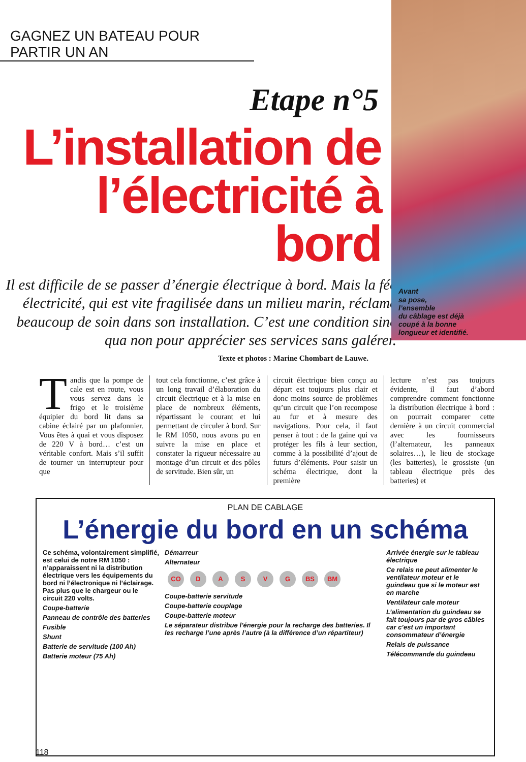GAGNEZ UN BATEAU POUR PARTIR UN AN
Etape n°5
L’installation de l’électricité à bord
Il est difficile de se passer d’énergie électrique à bord. Mais la fée électricité, qui est vite fragilisée dans un milieu marin, réclame beaucoup de soin dans son installation. C’est une condition sine qua non pour apprécier ses services sans galérer.
Texte et photos : Marine Chombart de Lauwe.
Avant
sa pose,
l’ensemble
du câblage est déjà
coupé à la bonne
longueur et identifié.
Tandis que la pompe de cale est en route, vous vous servez dans le frigo et le troisième équipier du bord lit dans sa cabine éclairé par un plafonnier. Vous êtes à quai et vous disposez de 220 V à bord… c’est un véritable confort. Mais s’il suffit de tourner un interrupteur pour que
tout cela fonctionne, c’est grâce à un long travail d’élaboration du circuit électrique et à la mise en place de nombreux éléments, répartissant le courant et lui permettant de circuler à bord. Sur le RM 1050, nous avons pu en suivre la mise en place et constater la rigueur nécessaire au montage d’un circuit et des pôles de servitude. Bien sûr, un
circuit électrique bien conçu au départ est toujours plus clair et donc moins source de problèmes qu’un circuit que l’on recompose au fur et à mesure des navigations. Pour cela, il faut penser à tout : de la gaine qui va protéger les fils à leur section, comme à la possibilité d’ajout de futurs d’éléments. Pour saisir un schéma électrique, dont la première
lecture n’est pas toujours évidente, il faut d’abord comprendre comment fonctionne la distribution électrique à bord : on pourrait comparer cette dernière à un circuit commercial avec les fournisseurs (l’alternateur, les panneaux solaires…), le lieu de stockage (les batteries), le grossiste (un tableau électrique près des batteries) et
PLAN DE CABLAGE
L’énergie du bord en un schéma
Ce schéma, volontairement simplifié, est celui de notre RM 1050 : n’apparaissent ni la distribution électrique vers les équipements du bord ni l’électronique ni l’éclairage. Pas plus que le chargeur ou le circuit 220 volts.
Coupe-batterie
Panneau de contrôle des batteries
Fusible
Shunt
Batterie de servitude (100 Ah)
Batterie moteur (75 Ah)
Démarreur
Alternateur
CO DASVG BS BM
Coupe-batterie servitude
Coupe-batterie couplage
Coupe-batterie moteur
Le séparateur distribue l’énergie pour la recharge des batteries. Il les recharge l’une après l’autre (à la différence d’un répartiteur)
Arrivée énergie sur le tableau électrique
Ce relais ne peut alimenter le ventilateur moteur et le guindeau que si le moteur est en marche
Ventilateur cale moteur
L’alimentation du guindeau se fait toujours par de gros câbles car c’est un important consommateur d’énergie
Relais de puissance
Télécommande du guindeau
118